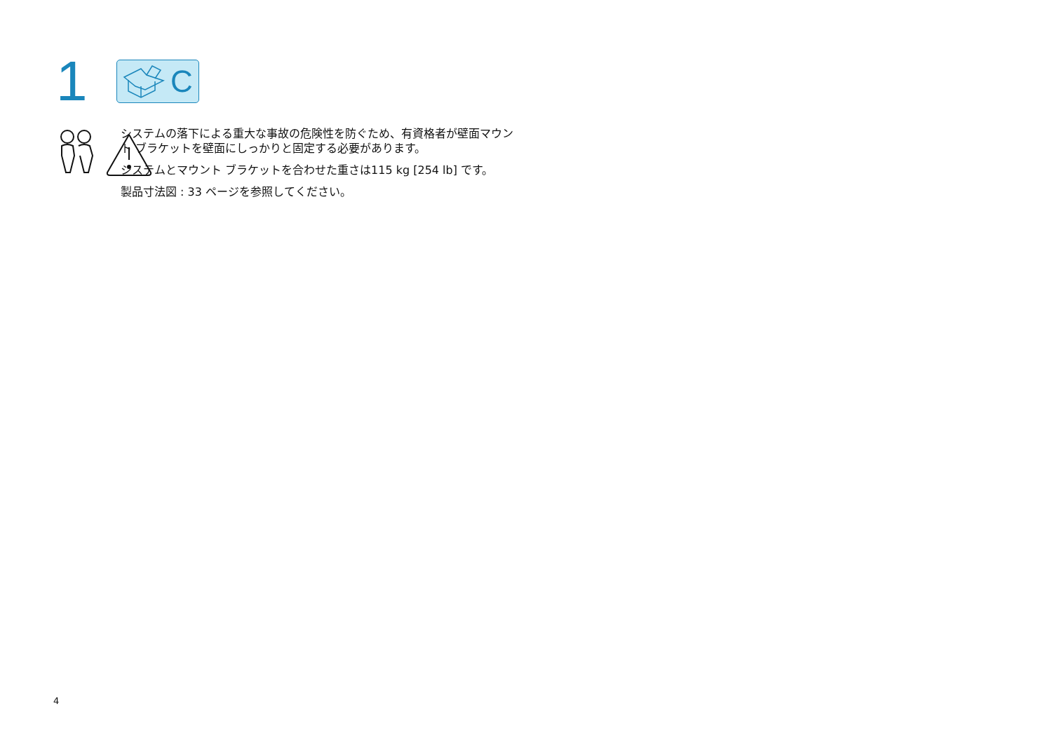1
C
システムの落下による重大な事故の危険性を防ぐため、有資格者が壁面マウント ブラケットを壁面にしっかりと固定する必要があります。
システムとマウント ブラケットを合わせた重さは115 kg [254 lb] です。
製品寸法図 : 33 ページを参照してください。
4